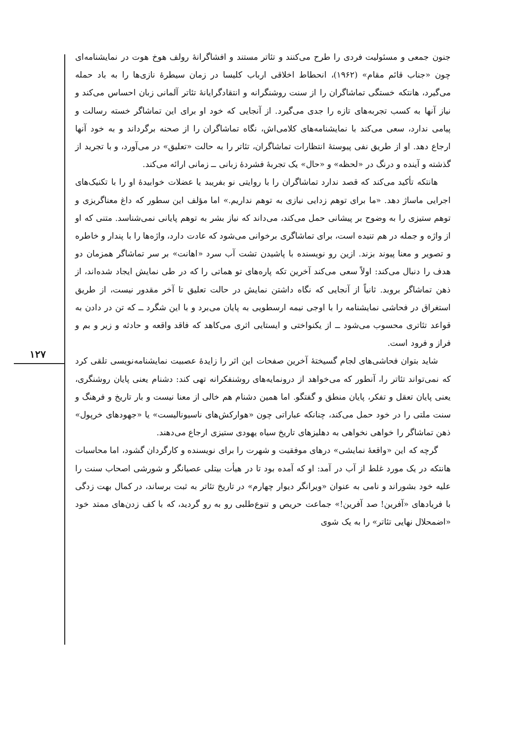۱۲۷
جنون جمعی و مسئولیت فردی را طرح می‌کنند و تئاتر مستند و افشاگرانهٔ رولف هوخ هوت در نمایشنامه‌ای چون «جناب قائم مقام» (۱۹۶۲)، انحطاط اخلاقی ارباب کلیسا در زمان سیطرهٔ نازی‌ها را به باد حمله می‌گیرد، هانتکه خستگی تماشاگران را از سنت روشنگرانه و انتقادگرایانهٔ تئاتر آلمانی زبان احساس می‌کند و نیاز آنها به کسب تجربه‌های تازه را جدی می‌گیرد. از آنجایی که خود او برای این تماشاگر خسته رسالت و پیامی ندارد، سعی می‌کند با نمایشنامه‌های کلامی‌اش، نگاه تماشاگران را از صحنه برگرداند و به خود آنها ارجاع دهد. او از طریق نفی پیوستهٔ انتظارات تماشاگران، تئاتر را به حالت «تعلیق» در می‌آورد، و با تجرید از گذشته و آینده و درنگ در «لحظه» و «حال» یک تجربهٔ فشردهٔ زبانی ــ زمانی ارائه می‌کند.
هانتکه تأکید می‌کند که قصد ندارد تماشاگران را با روایتی نو بفریبد یا عضلات خوابیدهٔ او را با تکنیک‌های اجرایی ماساژ دهد. «ما برای توهم زدایی نیازی به توهم نداریم.» اما مؤلف این سطور که داغ معناگریزی و توهم ستیزی را به وضوح بر پیشانی حمل می‌کند، می‌داند که نیاز بشر به توهم پایانی نمی‌شناسد. متنی که او از واژه و جمله در هم تنیده است، برای تماشاگری برخوانی می‌شود که عادت دارد، واژه‌ها را با پندار و خاطره و تصویر و معنا پیوند بزند. ازین رو نویسنده با پاشیدن تشت آب سرد «اهانت» بر سر تماشاگر همزمان دو هدف را دنبال می‌کند: اولاً سعی می‌کند آخرین تکه پاره‌های تو هماتی را که در طی نمایش ایجاد شده‌اند، از ذهن تماشاگر بروبد. ثانیاً از آنجایی که نگاه داشتن نمایش در حالت تعلیق تا آخر مقدور نیست، از طریق استغراق در فحاشی نمایشنامه را با اوجی نیمه ارسطویی به پایان می‌برد و با این شگرد ــ که تن در دادن به قواعد تئاتری محسوب می‌شود ــ از یکنواختی و ایستایی اثری می‌کاهد که فاقد واقعه و حادثه و زیر و بم و فراز و فرود است.
شاید بتوان فحاشی‌های لجام گسیختهٔ آخرین صفحات این اثر را زایدهٔ عصبیت نمایشنامه‌نویسی تلقی کرد که نمی‌تواند تئاتر را، آنطور که می‌خواهد از درونمایه‌های روشنفکرانه تهی کند: دشنام یعنی پایان روشنگری، یعنی پایان تعقل و تفکر، پایان منطق و گفتگو. اما همین دشنام هم خالی از معنا نیست و بار تاریخ و فرهنگ و سنت ملتی را در خود حمل می‌کند، چنانکه عباراتی چون «هوارکش‌های ناسیونالیست» یا «جهودهای خرپول» ذهن تماشاگر را خواهی نخواهی به دهلیزهای تاریخ سیاه یهودی ستیزی ارجاع می‌دهند.
گرچه که این «واقعهٔ نمایشی» درهای موفقیت و شهرت را برای نویسنده و کارگردان گشود، اما محاسبات هانتکه در یک مورد غلط از آب در آمد: او که آمده بود تا در هیأت بیتلی عصیانگر و شورشی اصحاب سنت را علیه خود بشوراند و نامی به عنوان «ویرانگر دیوار چهارم» در تاریخ تئاتر به ثبت برساند، در کمال بهت زدگی با فریادهای «آفرین! صد آفرین!» جماعت حریص و تنوع‌طلبی رو به رو گردید، که با کف زدن‌های ممتد خود «اضمحلال نهایی تئاتر» را به یک شوی